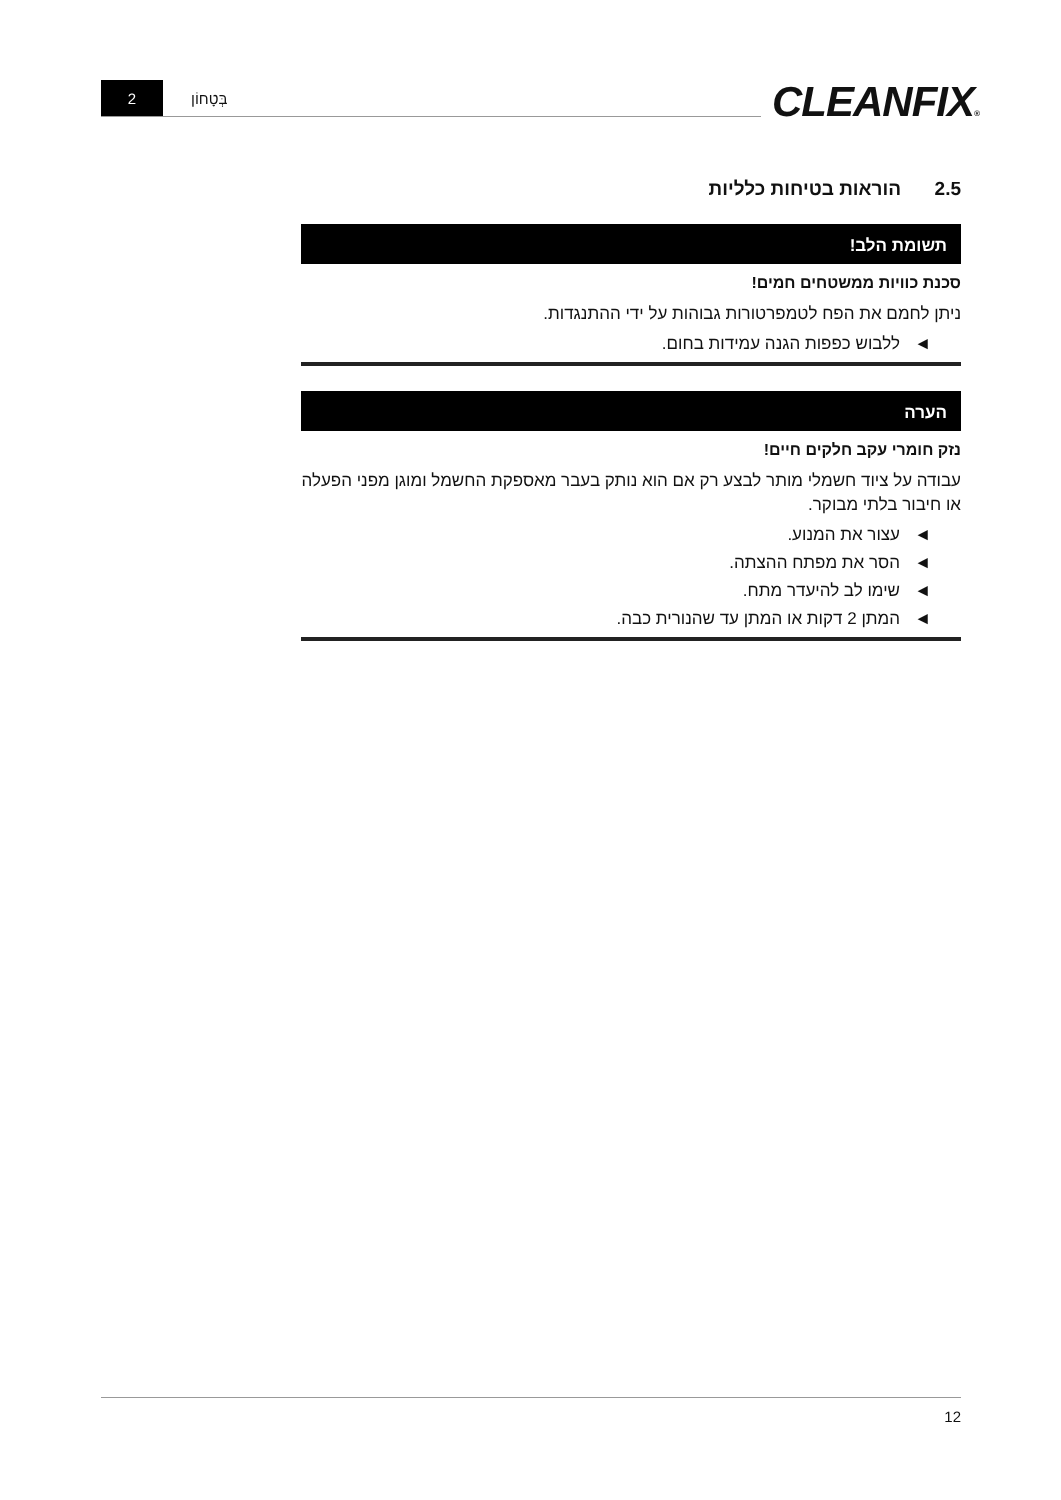2
בְּטָחוֹן
CLEANFIX®
2.5 הוראות בטיחות כלליות
תשומת הלב!
סכנת כוויות ממשטחים חמים!
ניתן לחמם את הפח לטמפרטורות גבוהות על ידי ההתנגדות.
◄ ללבוש כפפות הגנה עמידות בחום.
הערה
נזק חומרי עקב חלקים חיים!
עבודה על ציוד חשמלי מותר לבצע רק אם הוא נותק בעבר מאספקת החשמל ומוגן מפני הפעלה או חיבור בלתי מבוקר.
◄ עצור את המנוע.
◄ הסר את מפתח ההצתה.
◄ שימו לב להיעדר מתח.
◄ המתן 2 דקות או המתן עד שהנורית כבה.
12